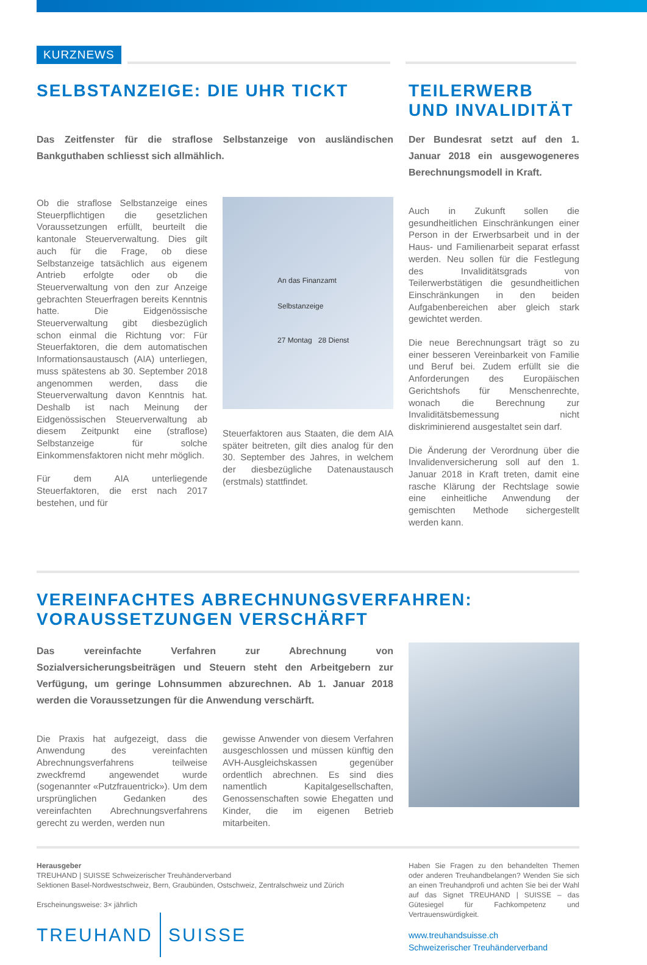KURZNEWS
SELBSTANZEIGE: DIE UHR TICKT
Das Zeitfenster für die straflose Selbstanzeige von ausländischen Bankguthaben schliesst sich allmählich.
Ob die straflose Selbstanzeige eines Steuerpflichtigen die gesetzlichen Voraussetzungen erfüllt, beurteilt die kantonale Steuerverwaltung. Dies gilt auch für die Frage, ob diese Selbstanzeige tatsächlich aus eigenem Antrieb erfolgte oder ob die Steuerverwaltung von den zur Anzeige gebrachten Steuerfragen bereits Kenntnis hatte. Die Eidgenössische Steuerverwaltung gibt diesbezüglich schon einmal die Richtung vor: Für Steuerfaktoren, die dem automatischen Informationsaustausch (AIA) unterliegen, muss spätestens ab 30. September 2018 angenommen werden, dass die Steuerverwaltung davon Kenntnis hat. Deshalb ist nach Meinung der Eidgenössischen Steuerverwaltung ab diesem Zeitpunkt eine (straflose) Selbstanzeige für solche Einkommensfaktoren nicht mehr möglich.
Für dem AIA unterliegende Steuerfaktoren, die erst nach 2017 bestehen, und für
An das Finanzamt
Selbstanzeige
27 Montag 28 Dienst
Steuerfaktoren aus Staaten, die dem AIA später beitreten, gilt dies analog für den 30. September des Jahres, in welchem der diesbezügliche Datenaustausch (erstmals) stattfindet.
TEILERWERB UND INVALIDITÄT
Der Bundesrat setzt auf den 1. Januar 2018 ein ausgewogeneres Berechnungsmodell in Kraft.
Auch in Zukunft sollen die gesundheitlichen Einschränkungen einer Person in der Erwerbsarbeit und in der Haus- und Familienarbeit separat erfasst werden. Neu sollen für die Festlegung des Invaliditätsgrads von Teilerwerbstätigen die gesundheitlichen Einschränkungen in den beiden Aufgabenbereichen aber gleich stark gewichtet werden.
Die neue Berechnungsart trägt so zu einer besseren Vereinbarkeit von Familie und Beruf bei. Zudem erfüllt sie die Anforderungen des Europäischen Gerichtshofs für Menschenrechte, wonach die Berechnung zur Invaliditätsbemessung nicht diskriminierend ausgestaltet sein darf.
Die Änderung der Verordnung über die Invalidenversicherung soll auf den 1. Januar 2018 in Kraft treten, damit eine rasche Klärung der Rechtslage sowie eine einheitliche Anwendung der gemischten Methode sichergestellt werden kann.
VEREINFACHTES ABRECHNUNGSVERFAHREN:
VORAUSSETZUNGEN VERSCHÄRFT
Das vereinfachte Verfahren zur Abrechnung von Sozialversicherungsbeiträgen und Steuern steht den Arbeitgebern zur Verfügung, um geringe Lohnsummen abzurechnen. Ab 1. Januar 2018 werden die Voraussetzungen für die Anwendung verschärft.
Die Praxis hat aufgezeigt, dass die Anwendung des vereinfachten Abrechnungsverfahrens teilweise zweckfremd angewendet wurde (sogenannter «Putzfrauentrick»). Um dem ursprünglichen Gedanken des vereinfachten Abrechnungsverfahrens gerecht zu werden, werden nun
gewisse Anwender von diesem Verfahren ausgeschlossen und müssen künftig den AVH-Ausgleichskassen gegenüber ordentlich abrechnen. Es sind dies namentlich Kapitalgesellschaften, Genossenschaften sowie Ehegatten und Kinder, die im eigenen Betrieb mitarbeiten.
Herausgeber
TREUHAND | SUISSE Schweizerischer Treuhänderverband
Sektionen Basel-Nordwestschweiz, Bern, Graubünden, Ostschweiz, Zentralschweiz und Zürich
Erscheinungsweise: 3× jährlich
TREUHAND SUISSE
Haben Sie Fragen zu den behandelten Themen oder anderen Treuhandbelangen? Wenden Sie sich an einen Treuhandprofi und achten Sie bei der Wahl auf das Signet TREUHAND | SUISSE – das Gütesiegel für Fachkompetenz und Vertrauenswürdigkeit.
www.treuhandsuisse.ch
Schweizerischer Treuhänderverband